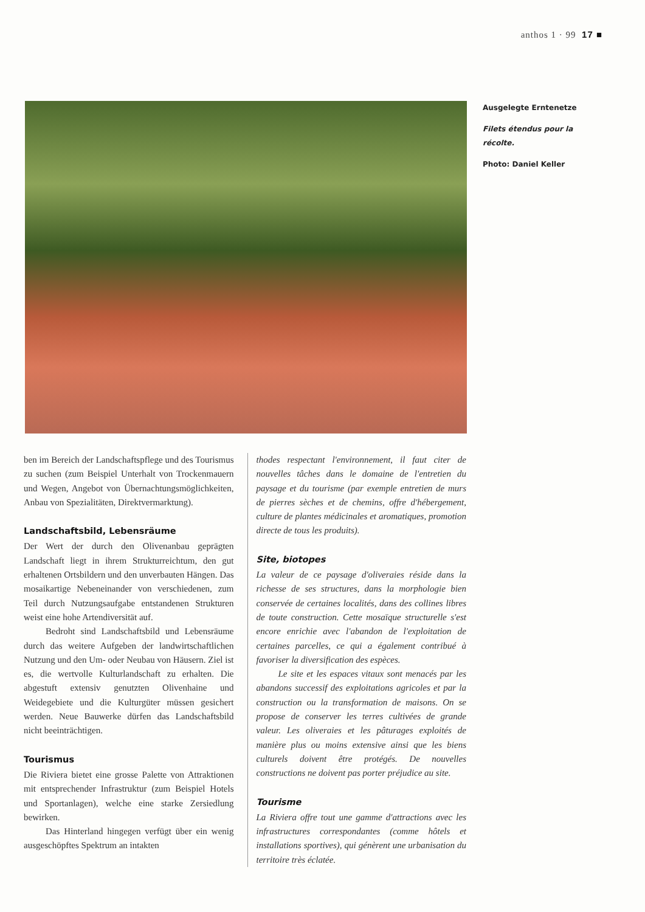anthos 1 · 99 17 ■
Ausgelegte Erntenetze
Filets étendus pour la récolte.
Photo: Daniel Keller
ben im Bereich der Landschaftspflege und des Tourismus zu suchen (zum Beispiel Unterhalt von Trockenmauern und Wegen, Angebot von Übernachtungsmöglichkeiten, Anbau von Spezialitäten, Direktvermarktung).
Landschaftsbild, Lebensräume
Der Wert der durch den Olivenanbau geprägten Landschaft liegt in ihrem Strukturreichtum, den gut erhaltenen Ortsbildern und den unverbauten Hängen. Das mosaikartige Nebeneinander von verschiedenen, zum Teil durch Nutzungsaufgabe entstandenen Strukturen weist eine hohe Artendiversität auf.
Bedroht sind Landschaftsbild und Lebensräume durch das weitere Aufgeben der landwirtschaftlichen Nutzung und den Um- oder Neubau von Häusern. Ziel ist es, die wertvolle Kulturlandschaft zu erhalten. Die abgestuft extensiv genutzten Olivenhaine und Weidegebiete und die Kulturgüter müssen gesichert werden. Neue Bauwerke dürfen das Landschaftsbild nicht beeinträchtigen.
Tourismus
Die Riviera bietet eine grosse Palette von Attraktionen mit entsprechender Infrastruktur (zum Beispiel Hotels und Sportanlagen), welche eine starke Zersiedlung bewirken.
Das Hinterland hingegen verfügt über ein wenig ausgeschöpftes Spektrum an intakten
thodes respectant l'environnement, il faut citer de nouvelles tâches dans le domaine de l'entretien du paysage et du tourisme (par exemple entretien de murs de pierres sèches et de chemins, offre d'hébergement, culture de plantes médicinales et aromatiques, promotion directe de tous les produits).
Site, biotopes
La valeur de ce paysage d'oliveraies réside dans la richesse de ses structures, dans la morphologie bien conservée de certaines localités, dans des collines libres de toute construction. Cette mosaïque structurelle s'est encore enrichie avec l'abandon de l'exploitation de certaines parcelles, ce qui a également contribué à favoriser la diversification des espèces.
Le site et les espaces vitaux sont menacés par les abandons successif des exploitations agricoles et par la construction ou la transformation de maisons. On se propose de conserver les terres cultivées de grande valeur. Les oliveraies et les pâturages exploités de manière plus ou moins extensive ainsi que les biens culturels doivent être protégés. De nouvelles constructions ne doivent pas porter préjudice au site.
Tourisme
La Riviera offre tout une gamme d'attractions avec les infrastructures correspondantes (comme hôtels et installations sportives), qui génèrent une urbanisation du territoire très éclatée.